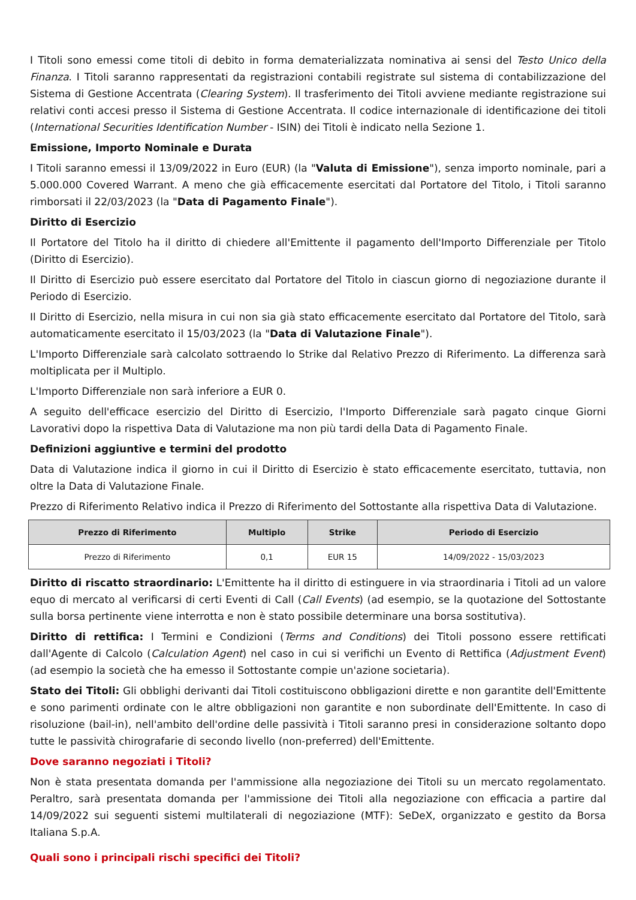I Titoli sono emessi come titoli di debito in forma dematerializzata nominativa ai sensi del Testo Unico della Finanza. I Titoli saranno rappresentati da registrazioni contabili registrate sul sistema di contabilizzazione del Sistema di Gestione Accentrata (Clearing System). Il trasferimento dei Titoli avviene mediante registrazione sui relativi conti accesi presso il Sistema di Gestione Accentrata. Il codice internazionale di identificazione dei titoli (International Securities Identification Number - ISIN) dei Titoli è indicato nella Sezione 1.
Emissione, Importo Nominale e Durata
I Titoli saranno emessi il 13/09/2022 in Euro (EUR) (la "Valuta di Emissione"), senza importo nominale, pari a 5.000.000 Covered Warrant. A meno che già efficacemente esercitati dal Portatore del Titolo, i Titoli saranno rimborsati il 22/03/2023 (la "Data di Pagamento Finale").
Diritto di Esercizio
Il Portatore del Titolo ha il diritto di chiedere all'Emittente il pagamento dell'Importo Differenziale per Titolo (Diritto di Esercizio).
Il Diritto di Esercizio può essere esercitato dal Portatore del Titolo in ciascun giorno di negoziazione durante il Periodo di Esercizio.
Il Diritto di Esercizio, nella misura in cui non sia già stato efficacemente esercitato dal Portatore del Titolo, sarà automaticamente esercitato il 15/03/2023 (la "Data di Valutazione Finale").
L'Importo Differenziale sarà calcolato sottraendo lo Strike dal Relativo Prezzo di Riferimento. La differenza sarà moltiplicata per il Multiplo.
L'Importo Differenziale non sarà inferiore a EUR 0.
A seguito dell'efficace esercizio del Diritto di Esercizio, l'Importo Differenziale sarà pagato cinque Giorni Lavorativi dopo la rispettiva Data di Valutazione ma non più tardi della Data di Pagamento Finale.
Definizioni aggiuntive e termini del prodotto
Data di Valutazione indica il giorno in cui il Diritto di Esercizio è stato efficacemente esercitato, tuttavia, non oltre la Data di Valutazione Finale.
Prezzo di Riferimento Relativo indica il Prezzo di Riferimento del Sottostante alla rispettiva Data di Valutazione.
| Prezzo di Riferimento | Multiplo | Strike | Periodo di Esercizio |
| --- | --- | --- | --- |
| Prezzo di Riferimento | 0,1 | EUR 15 | 14/09/2022 - 15/03/2023 |
Diritto di riscatto straordinario: L'Emittente ha il diritto di estinguere in via straordinaria i Titoli ad un valore equo di mercato al verificarsi di certi Eventi di Call (Call Events) (ad esempio, se la quotazione del Sottostante sulla borsa pertinente viene interrotta e non è stato possibile determinare una borsa sostitutiva).
Diritto di rettifica: I Termini e Condizioni (Terms and Conditions) dei Titoli possono essere rettificati dall'Agente di Calcolo (Calculation Agent) nel caso in cui si verifichi un Evento di Rettifica (Adjustment Event) (ad esempio la società che ha emesso il Sottostante compie un'azione societaria).
Stato dei Titoli: Gli obblighi derivanti dai Titoli costituiscono obbligazioni dirette e non garantite dell'Emittente e sono parimenti ordinate con le altre obbligazioni non garantite e non subordinate dell'Emittente. In caso di risoluzione (bail-in), nell'ambito dell'ordine delle passività i Titoli saranno presi in considerazione soltanto dopo tutte le passività chirografarie di secondo livello (non-preferred) dell'Emittente.
Dove saranno negoziati i Titoli?
Non è stata presentata domanda per l'ammissione alla negoziazione dei Titoli su un mercato regolamentato. Peraltro, sarà presentata domanda per l'ammissione dei Titoli alla negoziazione con efficacia a partire dal 14/09/2022 sui seguenti sistemi multilaterali di negoziazione (MTF): SeDeX, organizzato e gestito da Borsa Italiana S.p.A.
Quali sono i principali rischi specifici dei Titoli?